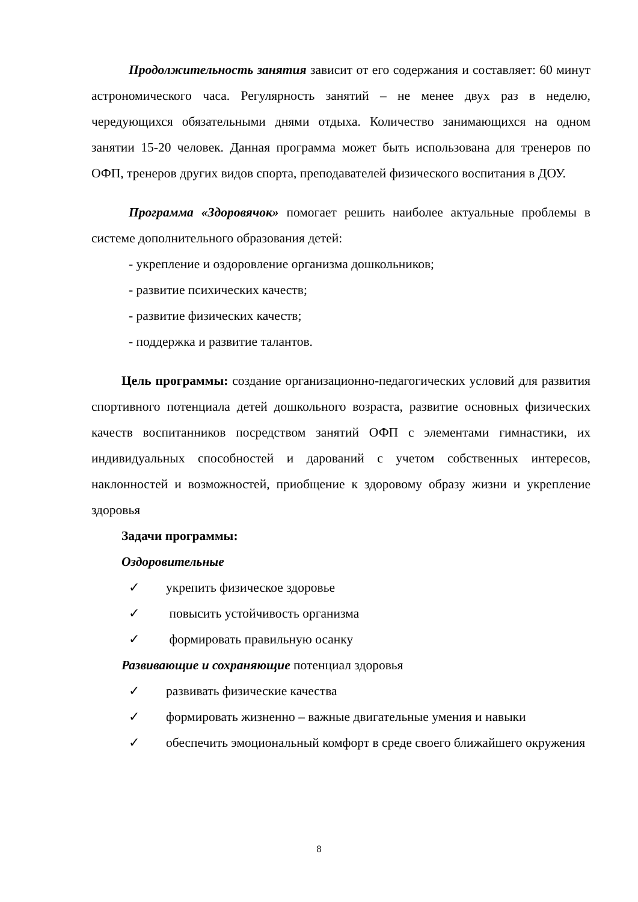Продолжительность занятия зависит от его содержания и составляет: 60 минут астрономического часа. Регулярность занятий – не менее двух раз в неделю, чередующихся обязательными днями отдыха. Количество занимающихся на одном занятии 15-20 человек. Данная программа может быть использована для тренеров по ОФП, тренеров других видов спорта, преподавателей физического воспитания в ДОУ.
Программа «Здоровячок» помогает решить наиболее актуальные проблемы в системе дополнительного образования детей:
- укрепление и оздоровление организма дошкольников;
- развитие психических качеств;
- развитие физических качеств;
- поддержка и развитие талантов.
Цель программы: создание организационно-педагогических условий для развития спортивного потенциала детей дошкольного возраста, развитие основных физических качеств воспитанников посредством занятий ОФП с элементами гимнастики, их индивидуальных способностей и дарований с учетом собственных интересов, наклонностей и возможностей, приобщение к здоровому образу жизни и укрепление здоровья
Задачи программы:
Оздоровительные
✓ укрепить физическое здоровье
✓ повысить устойчивость организма
✓ формировать правильную осанку
Развивающие и сохраняющие потенциал здоровья
✓ развивать физические качества
✓ формировать жизненно – важные двигательные умения и навыки
✓ обеспечить эмоциональный комфорт в среде своего ближайшего окружения
8